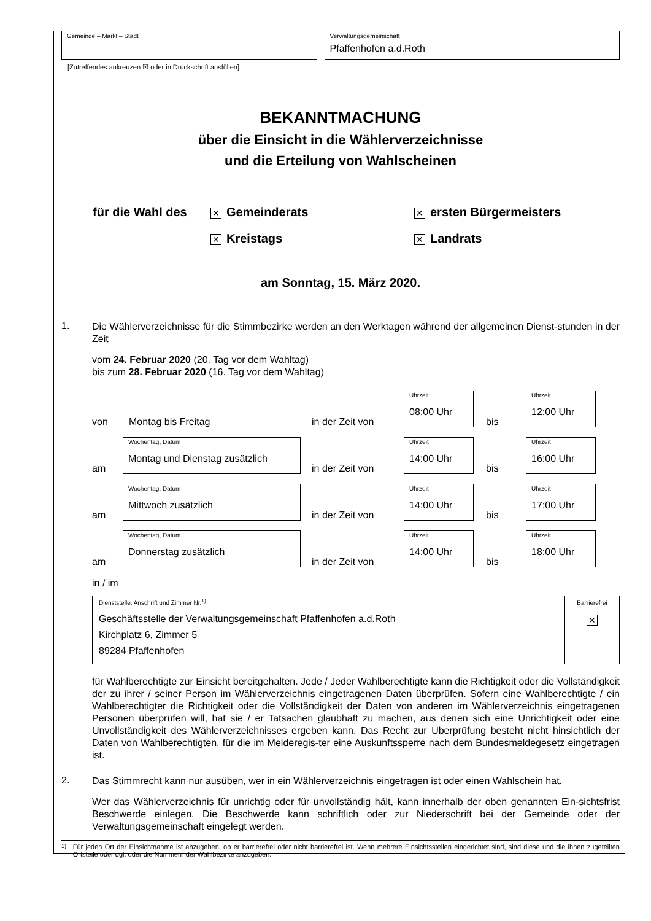Gemeinde – Markt – Stadt Verwaltungsgemeinschaft
Pfaffenhofen a.d.Roth
[Zutreffendes ankreuzen ☒ oder in Druckschrift ausfüllen]
BEKANNTMACHUNG
über die Einsicht in die Wählerverzeichnisse
und die Erteilung von Wahlscheinen
| für die Wahl des | ✕ Gemeinderats | ✕ ersten Bürgermeisters |
| | ✕ Kreistags | ✕ Landrats |
am Sonntag, 15. März 2020.
1.
Die Wählerverzeichnisse für die Stimmbezirke werden an den Werktagen während der allgemeinen Dienst-stunden in der Zeit
vom 24. Februar 2020 (20. Tag vor dem Wahltag)
bis zum 28. Februar 2020 (16. Tag vor dem Wahltag)
| von | Montag bis Freitag | in der Zeit von | Uhrzeit 08:00 Uhr | bis | Uhrzeit 12:00 Uhr |
| am | Wochentag, Datum Montag und Dienstag zusätzlich | in der Zeit von | Uhrzeit 14:00 Uhr | bis | Uhrzeit 16:00 Uhr |
| am | Wochentag, Datum Mittwoch zusätzlich | in der Zeit von | Uhrzeit 14:00 Uhr | bis | Uhrzeit 17:00 Uhr |
| am | Wochentag, Datum Donnerstag zusätzlich | in der Zeit von | Uhrzeit 14:00 Uhr | bis | Uhrzeit 18:00 Uhr |
in / im
| Dienststelle, Anschrift und Zimmer Nr.<sup>1)</sup> Geschäftsstelle der Verwaltungsgemeinschaft Pfaffenhofen a.d.Roth Kirchplatz 6, Zimmer 5 89284 Pfaffenhofen | Barrierefrei ✕ |
für Wahlberechtigte zur Einsicht bereitgehalten. Jede / Jeder Wahlberechtigte kann die Richtigkeit oder die Vollständigkeit der zu ihrer / seiner Person im Wählerverzeichnis eingetragenen Daten überprüfen. Sofern eine Wahlberechtigte / ein Wahlberechtigter die Richtigkeit oder die Vollständigkeit der Daten von anderen im Wählerverzeichnis eingetragenen Personen überprüfen will, hat sie / er Tatsachen glaubhaft zu machen, aus denen sich eine Unrichtigkeit oder eine Unvollständigkeit des Wählerverzeichnisses ergeben kann. Das Recht zur Überprüfung besteht nicht hinsichtlich der Daten von Wahlberechtigten, für die im Melderegis-ter eine Auskunftssperre nach dem Bundesmeldegesetz eingetragen ist.
2.
Das Stimmrecht kann nur ausüben, wer in ein Wählerverzeichnis eingetragen ist oder einen Wahlschein hat.
Wer das Wählerverzeichnis für unrichtig oder für unvollständig hält, kann innerhalb der oben genannten Ein-sichtsfrist Beschwerde einlegen. Die Beschwerde kann schriftlich oder zur Niederschrift bei der Gemeinde oder der Verwaltungsgemeinschaft eingelegt werden.
<sup>1)</sup> Für jeden Ort der Einsichtnahme ist anzugeben, ob er barrierefrei oder nicht barrierefrei ist. Wenn mehrere Einsichtsstellen eingerichtet sind, sind diese und die ihnen zugeteilten Ortsteile oder dgl. oder die Nummern der Wahlbezirke anzugeben.